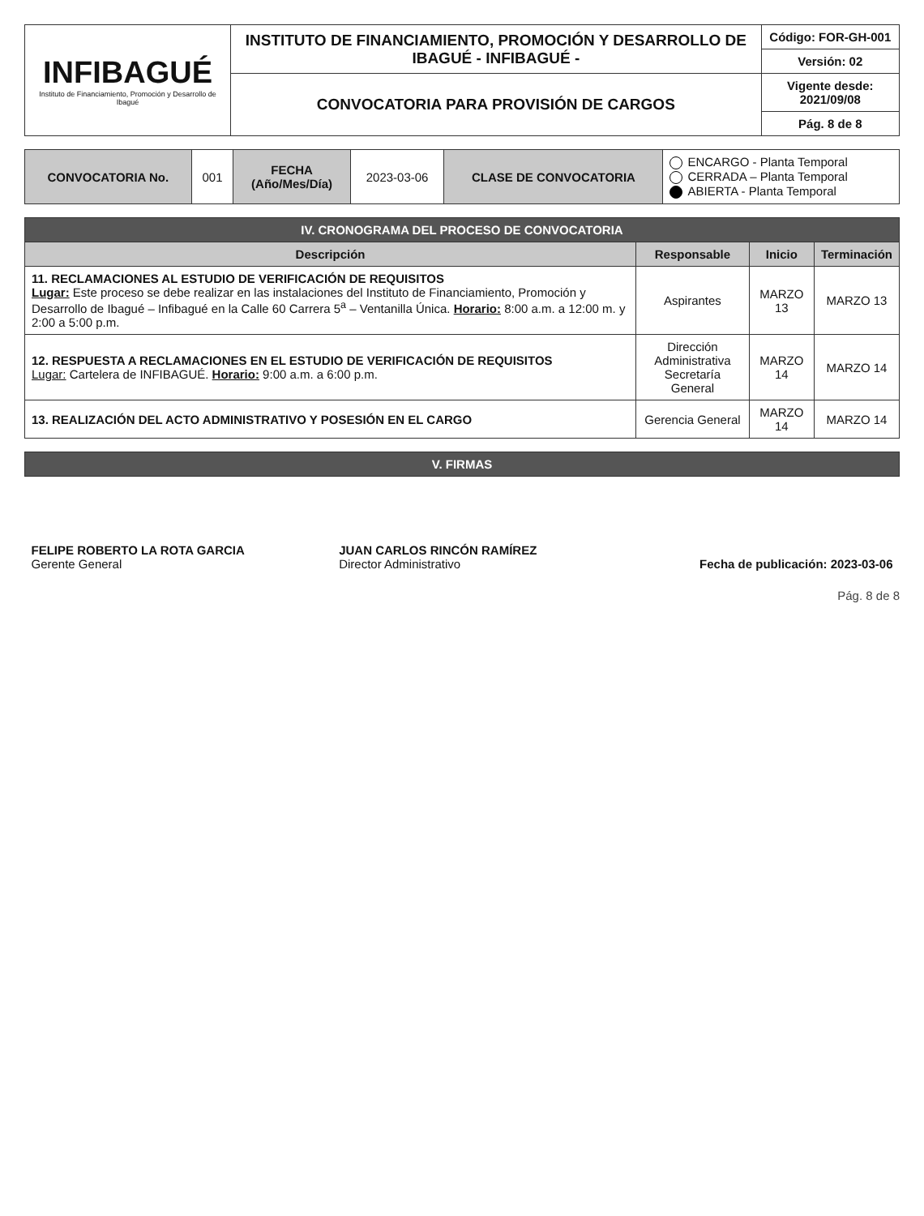| INFIBAGUÉ Instituto de Financiamiento, Promoción y Desarrollo de Ibagué | INSTITUTO DE FINANCIAMIENTO, PROMOCIÓN Y DESARROLLO DE IBAGUÉ - INFIBAGUÉ - | Código: FOR-GH-001 |
| | | Versión: 02 |
| | CONVOCATORIA PARA PROVISIÓN DE CARGOS | Vigente desde: 2021/09/08 |
| | | Pág. 8 de 8 |
| CONVOCATORIA No. | 001 | FECHA (Año/Mes/Día) | 2023-03-06 | CLASE DE CONVOCATORIA | ENCARGO - Planta Temporal CERRADA – Planta Temporal ABIERTA - Planta Temporal |
| IV. CRONOGRAMA DEL PROCESO DE CONVOCATORIA | | | |
| --- | --- | --- | --- |
| Descripción | Responsable | Inicio | Terminación |
| 11. RECLAMACIONES AL ESTUDIO DE VERIFICACIÓN DE REQUISITOS Lugar: Este proceso se debe realizar en las instalaciones del Instituto de Financiamiento, Promoción y Desarrollo de Ibagué – Infibagué en la Calle 60 Carrera 5<sup>a</sup> – Ventanilla Única. Horario: 8:00 a.m. a 12:00 m. y 2:00 a 5:00 p.m. | Aspirantes | MARZO 13 | MARZO 13 |
| 12. RESPUESTA A RECLAMACIONES EN EL ESTUDIO DE VERIFICACIÓN DE REQUISITOS Lugar: Cartelera de INFIBAGUÉ. Horario: 9:00 a.m. a 6:00 p.m. | Dirección Administrativa Secretaría General | MARZO 14 | MARZO 14 |
| 13. REALIZACIÓN DEL ACTO ADMINISTRATIVO Y POSESIÓN EN EL CARGO | Gerencia General | MARZO 14 | MARZO 14 |
| V. FIRMAS | | |
| --- | --- | --- |
| FELIPE ROBERTO LA ROTA GARCIA Gerente General | JUAN CARLOS RINCÓN RAMÍREZ Director Administrativo | Fecha de publicación: 2023-03-06 |
Pág. 8 de 8